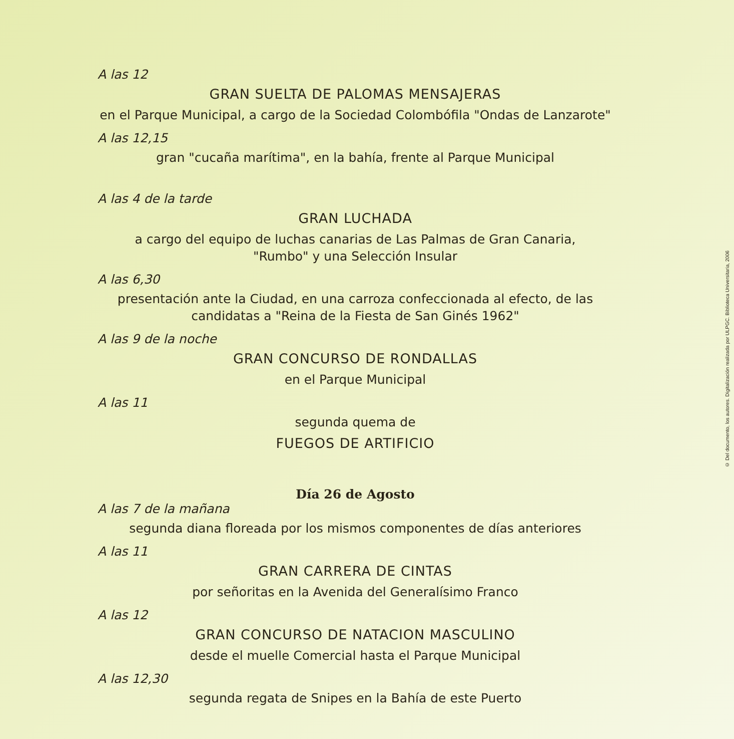A las 12
GRAN SUELTA DE PALOMAS MENSAJERAS
en el Parque Municipal, a cargo de la Sociedad Colombófila "Ondas de Lanzarote"
A las 12,15
gran "cucaña marítima", en la bahía, frente al Parque Municipal
A las 4 de la tarde
GRAN LUCHADA
a cargo del equipo de luchas canarias de Las Palmas de Gran Canaria,
"Rumbo" y una Selección Insular
A las 6,30
presentación ante la Ciudad, en una carroza confeccionada al efecto, de las
candidatas a "Reina de la Fiesta de San Ginés 1962"
A las 9 de la noche
GRAN CONCURSO DE RONDALLAS
en el Parque Municipal
A las 11
segunda quema de
FUEGOS DE ARTIFICIO
Día 26 de Agosto
A las 7 de la mañana
segunda diana floreada por los mismos componentes de días anteriores
A las 11
GRAN CARRERA DE CINTAS
por señoritas en la Avenida del Generalísimo Franco
A las 12
GRAN CONCURSO DE NATACION MASCULINO
desde el muelle Comercial hasta el Parque Municipal
A las 12,30
segunda regata de Snipes en la Bahía de este Puerto
© Del documento, los autores. Digitalización realizada por ULPGC. Biblioteca Universitaria, 2006